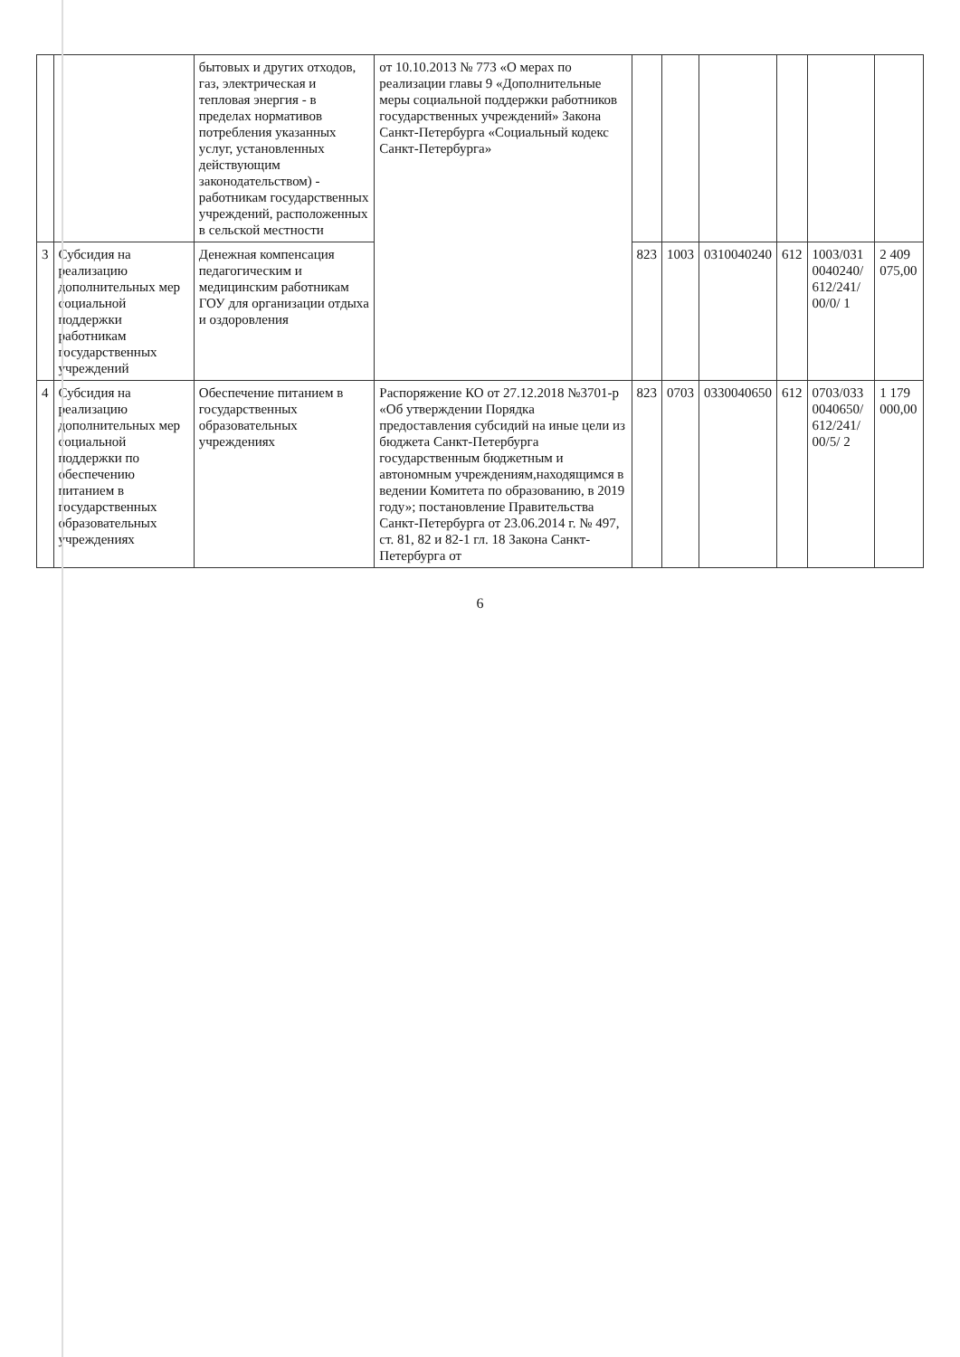| | | бытовых и других отходов, газ, электрическая и тепловая энергия - в пределах нормативов потребления указанных услуг, установленных действующим законодательством) - работникам государственных учреждений, расположенных в сельской местности | от 10.10.2013 № 773 «О мерах по реализации главы 9 «Дополнительные меры социальной поддержки работников государственных учреждений» Закона Санкт-Петербурга «Социальный кодекс Санкт-Петербурга» | | | | | | |
| 3 | Субсидия на реализацию дополнительных мер социальной поддержки работникам государственных учреждений | Денежная компенсация педагогическим и медицинским работникам ГОУ для организации отдыха и оздоровления | | 823 | 1003 | 0310040240 | 612 | 1003/031 0040240/ 612/241/ 00/0/ 1 | 2 409 075,00 |
| 4 | Субсидия на реализацию дополнительных мер социальной поддержки по обеспечению питанием в государственных образовательных учреждениях | Обеспечение питанием в государственных образовательных учреждениях | Распоряжение КО от 27.12.2018 №3701-р «Об утверждении Порядка предоставления субсидий на иные цели из бюджета Санкт-Петербурга государственным бюджетным и автономным учреждениям,находящимся в ведении Комитета по образованию, в 2019 году»; постановление Правительства Санкт-Петербурга от 23.06.2014 г. № 497, ст. 81, 82 и 82-1 гл. 18 Закона Санкт-Петербурга от | 823 | 0703 | 0330040650 | 612 | 0703/033 0040650/ 612/241/ 00/5/ 2 | 1 179 000,00 |
6